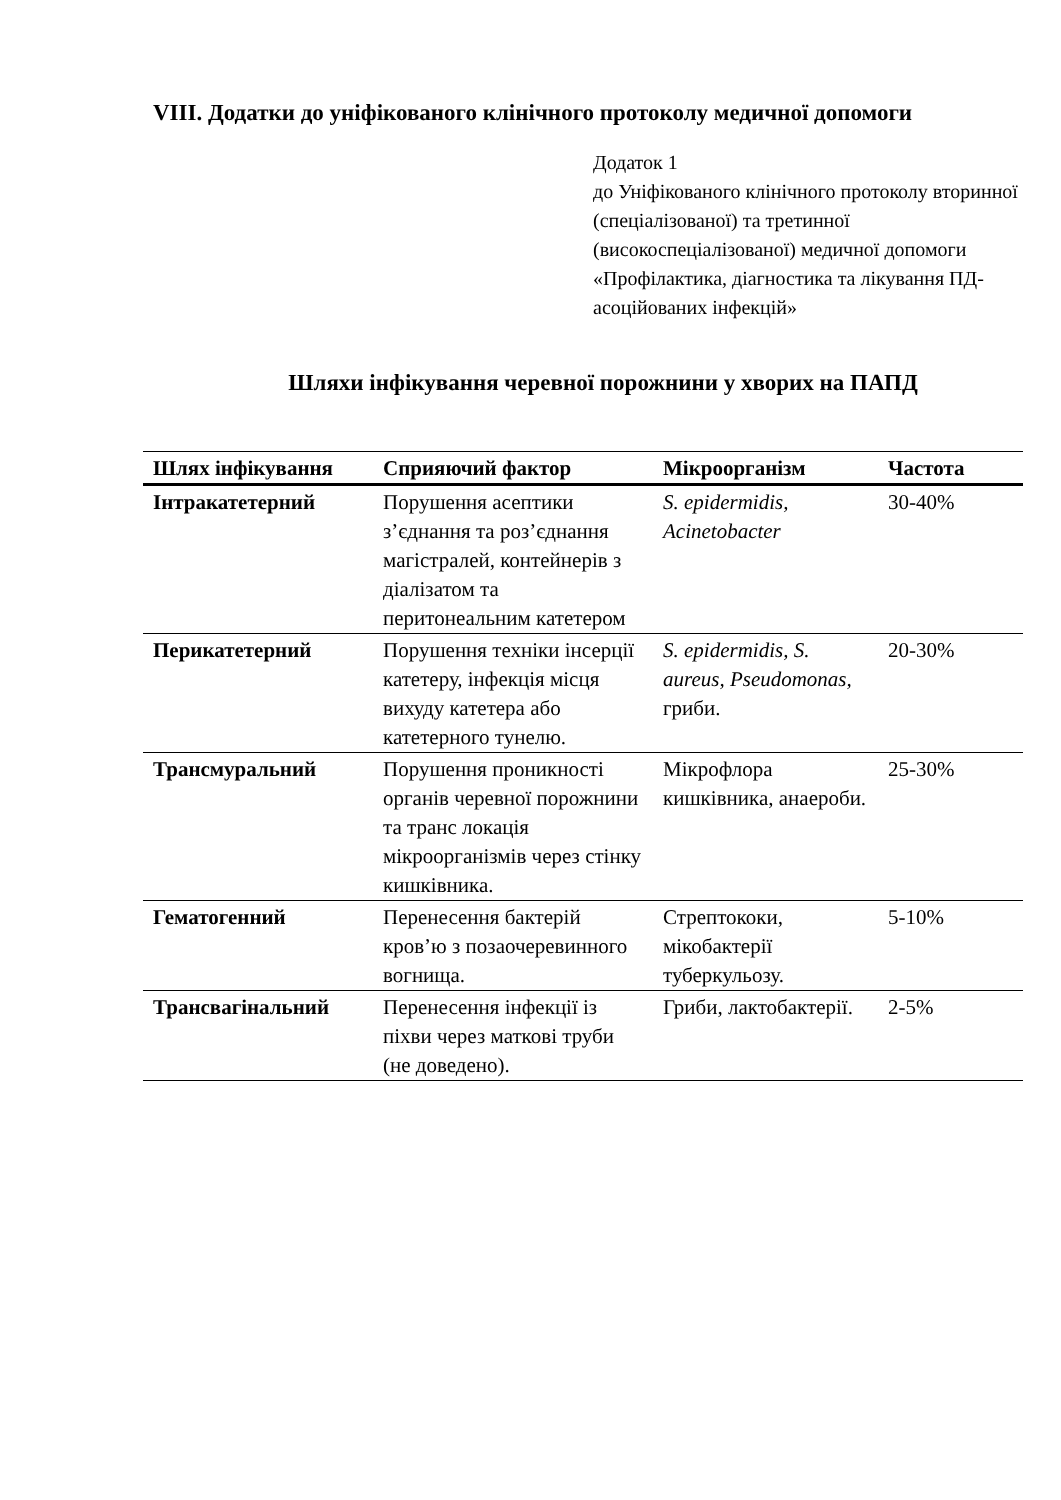VIII. Додатки до уніфікованого клінічного протоколу медичної допомоги
Додаток 1
до Уніфікованого клінічного протоколу вторинної (спеціалізованої) та третинної (високоспеціалізованої) медичної допомоги «Профілактика, діагностика та лікування ПД-асоційованих інфекцій»
Шляхи інфікування черевної порожнини у хворих на ПАПД
| Шлях інфікування | Сприяючий фактор | Мікроорганізм | Частота |
| --- | --- | --- | --- |
| Інтракатетерний | Порушення асептики з’єднання та роз’єднання магістралей, контейнерів з діалізатом та перитонеальним катетером | S. epidermidis, Acinetobacter | 30-40% |
| Перикатетерний | Порушення техніки інсерції катетеру, інфекція місця вихуду катетера або катетерного тунелю. | S. epidermidis, S. aureus, Pseudomonas, гриби. | 20-30% |
| Трансмуральний | Порушення проникності органів черевної порожнини та транс локація мікроорганізмів через стінку кишківника. | Мікрофлора кишківника, анаероби. | 25-30% |
| Гематогенний | Перенесення бактерій кров’ю з позаочеревинного вогнища. | Стрептококи, мікобактерії туберкульозу. | 5-10% |
| Трансвагінальний | Перенесення інфекції із піхви через маткові труби (не доведено). | Гриби, лактобактерії. | 2-5% |